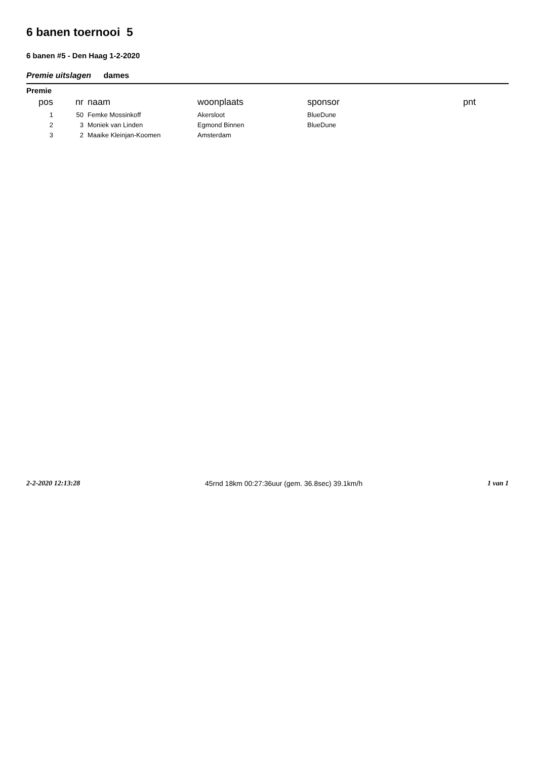6 banen toernooi 5
6 banen #5 - Den Haag 1-2-2020
Premie uitslagen dames
Premie
| pos | nr | naam | woonplaats | sponsor | pnt |
| --- | --- | --- | --- | --- | --- |
| 1 | 50 | Femke Mossinkoff | Akersloot | BlueDune | |
| 2 | 3 | Moniek van Linden | Egmond Binnen | BlueDune | |
| 3 | 2 | Maaike Kleinjan-Koomen | Amsterdam | | |
2-2-2020 12:13:28 45rnd 18km 00:27:36uur (gem. 36.8sec) 39.1km/h 1 van 1